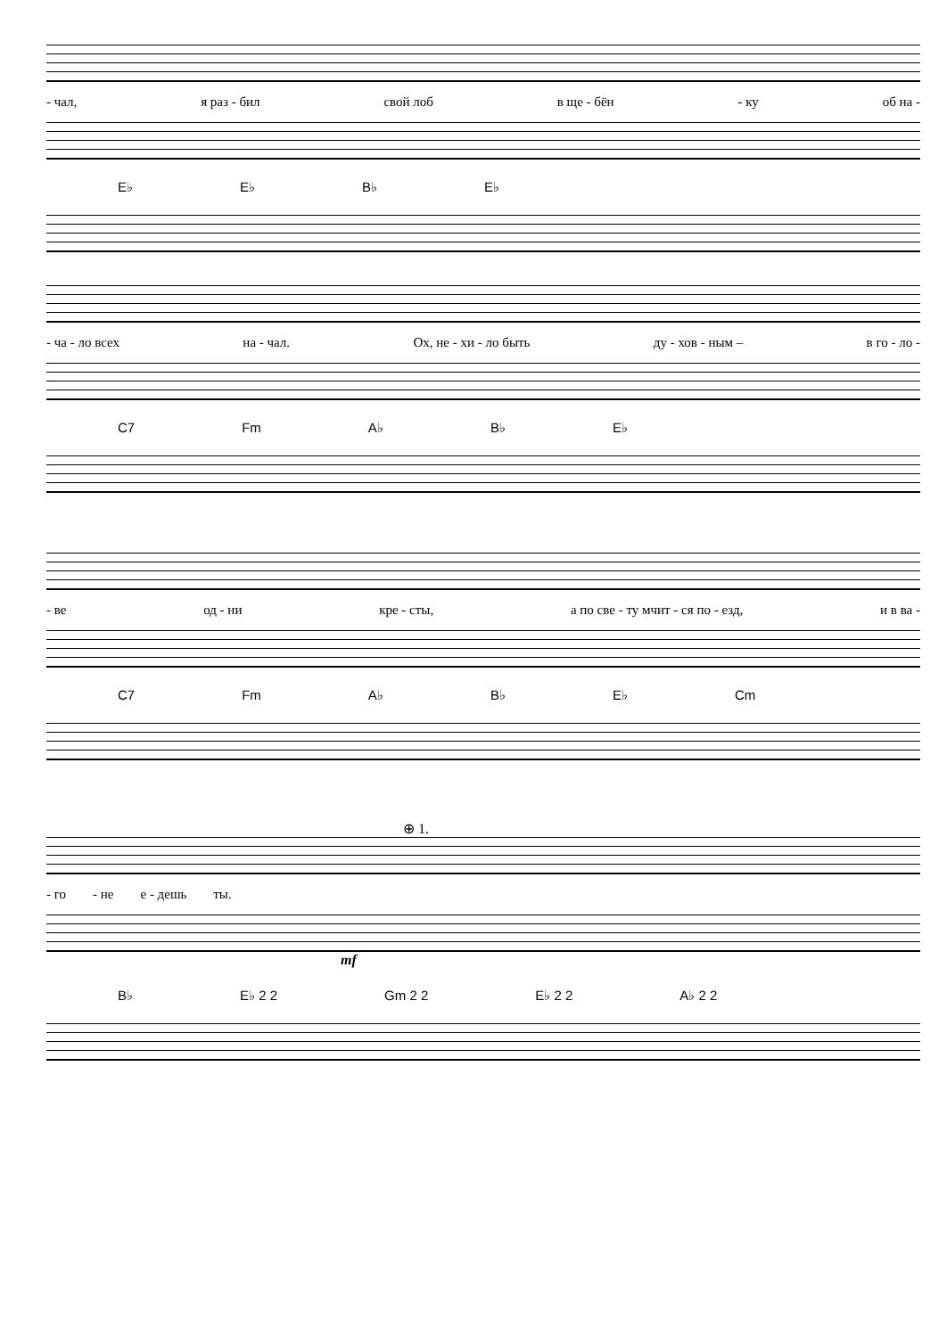- чал, я раз - бил свой лоб в ще - бён - ку об на -
E♭ E♭ B♭ E♭
- ча - ло всех на - чал. Ох, не - хи - ло быть ду - хов - ным – в го - ло -
C7 Fm A♭ B♭ E♭
- ве од - ни кре - сты, а по све - ту мчит - ся по - езд, и в ва -
C7 Fm A♭ B♭ E♭ Cm
⊕ 1.
- го - не е - дешь ты.
mf
B♭ E♭ 2 2 Gm 2 2 E♭ 2 2 A♭ 2 2